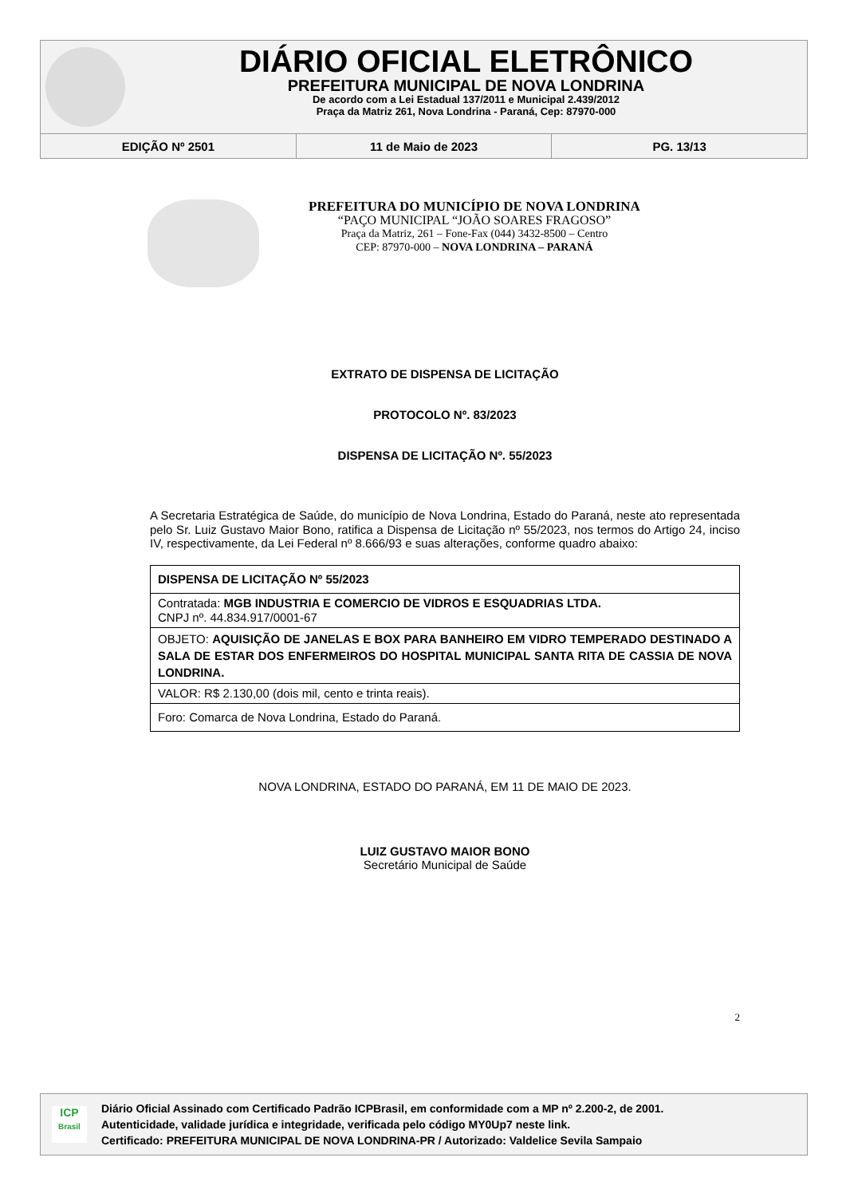DIÁRIO OFICIAL ELETRÔNICO
PREFEITURA MUNICIPAL DE NOVA LONDRINA
De acordo com a Lei Estadual 137/2011 e Municipal 2.439/2012
Praça da Matriz 261, Nova Londrina - Paraná, Cep: 87970-000
EDIÇÃO Nº 2501 11 de Maio de 2023 PG. 13/13
PREFEITURA DO MUNICÍPIO DE NOVA LONDRINA
“PAÇO MUNICIPAL “JOÃO SOARES FRAGOSO”
Praça da Matriz, 261 – Fone-Fax (044) 3432-8500 – Centro
CEP: 87970-000 – NOVA LONDRINA – PARANÁ
EXTRATO DE DISPENSA DE LICITAÇÃO
PROTOCOLO Nº. 83/2023
DISPENSA DE LICITAÇÃO Nº. 55/2023
A Secretaria Estratégica de Saúde, do município de Nova Londrina, Estado do Paraná, neste ato representada pelo Sr. Luiz Gustavo Maior Bono, ratifica a Dispensa de Licitação nº 55/2023, nos termos do Artigo 24, inciso IV, respectivamente, da Lei Federal nº 8.666/93 e suas alterações, conforme quadro abaixo:
| DISPENSA DE LICITAÇÃO Nº 55/2023 |
| Contratada: MGB INDUSTRIA E COMERCIO DE VIDROS E ESQUADRIAS LTDA. CNPJ nº. 44.834.917/0001-67 |
| OBJETO: AQUISIÇÃO DE JANELAS E BOX PARA BANHEIRO EM VIDRO TEMPERADO DESTINADO A SALA DE ESTAR DOS ENFERMEIROS DO HOSPITAL MUNICIPAL SANTA RITA DE CASSIA DE NOVA LONDRINA. |
| VALOR: R$ 2.130,00 (dois mil, cento e trinta reais). |
| Foro: Comarca de Nova Londrina, Estado do Paraná. |
NOVA LONDRINA, ESTADO DO PARANÁ, EM 11 DE MAIO DE 2023.
LUIZ GUSTAVO MAIOR BONO
Secretário Municipal de Saúde
2
ICP
Brasil
Diário Oficial Assinado com Certificado Padrão ICPBrasil, em conformidade com a MP nº 2.200-2, de 2001.
Autenticidade, validade jurídica e integridade, verificada pelo código MY0Up7 neste link.
Certificado: PREFEITURA MUNICIPAL DE NOVA LONDRINA-PR / Autorizado: Valdelice Sevila Sampaio